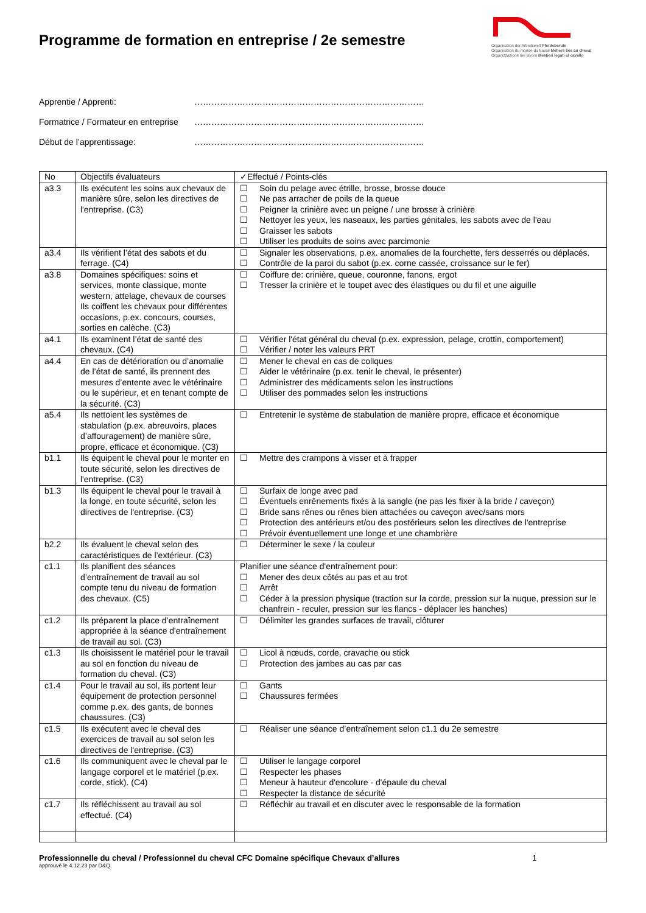Programme de formation en entreprise / 2e semestre
Organisation der Arbeitswelt Pferdeberufe
Organisation du monde du travail Métiers liés au cheval
Organizzazione del lavoro Mestieri legati al cavallo
Apprentie / Apprenti: ………………………………………………………………………
Formatrice / Formateur en entreprise ………………………………………………………………………
Début de l’apprentissage: ………………………………………………………………………
| No | Objectifs évaluateurs | ✓Effectué / Points-clés |
| --- | --- | --- |
| a3.3 | Ils exécutent les soins aux chevaux de manière sûre, selon les directives de l'entreprise. (C3) | ☐ Soin du pelage avec étrille, brosse, brosse douce ☐ Ne pas arracher de poils de la queue ☐ Peigner la crinière avec un peigne / une brosse à crinière ☐ Nettoyer les yeux, les naseaux, les parties génitales, les sabots avec de l'eau ☐ Graisser les sabots ☐ Utiliser les produits de soins avec parcimonie |
| a3.4 | Ils vérifient l’état des sabots et du ferrage. (C4) | ☐ Signaler les observations, p.ex. anomalies de la fourchette, fers desserrés ou déplacés. ☐ Contrôle de la paroi du sabot (p.ex. corne cassée, croissance sur le fer) |
| a3.8 | Domaines spécifiques: soins et services, monte classique, monte western, attelage, chevaux de courses Ils coiffent les chevaux pour différentes occasions, p.ex. concours, courses, sorties en calèche. (C3) | ☐ Coiffure de: crinière, queue, couronne, fanons, ergot ☐ Tresser la crinière et le toupet avec des élastiques ou du fil et une aiguille |
| a4.1 | Ils examinent l’état de santé des chevaux. (C4) | ☐ Vérifier l'état général du cheval (p.ex. expression, pelage, crottin, comportement) ☐ Vérifier / noter les valeurs PRT |
| a4.4 | En cas de détérioration ou d’anomalie de l’état de santé, ils prennent des mesures d’entente avec le vétérinaire ou le supérieur, et en tenant compte de la sécurité. (C3) | ☐ Mener le cheval en cas de coliques ☐ Aider le vétérinaire (p.ex. tenir le cheval, le présenter) ☐ Administrer des médicaments selon les instructions ☐ Utiliser des pommades selon les instructions |
| a5.4 | Ils nettoient les systèmes de stabulation (p.ex. abreuvoirs, places d’affouragement) de manière sûre, propre, efficace et économique. (C3) | ☐ Entretenir le système de stabulation de manière propre, efficace et économique |
| b1.1 | Ils équipent le cheval pour le monter en toute sécurité, selon les directives de l'entreprise. (C3) | ☐ Mettre des crampons à visser et à frapper |
| b1.3 | Ils équipent le cheval pour le travail à la longe, en toute sécurité, selon les directives de l'entreprise. (C3) | ☐ Surfaix de longe avec pad ☐ Éventuels enrênements fixés à la sangle (ne pas les fixer à la bride / caveçon) ☐ Bride sans rênes ou rênes bien attachées ou caveçon avec/sans mors ☐ Protection des antérieurs et/ou des postérieurs selon les directives de l'entreprise ☐ Prévoir éventuellement une longe et une chambrière |
| b2.2 | Ils évaluent le cheval selon des caractéristiques de l’extérieur. (C3) | ☐ Déterminer le sexe / la couleur |
| c1.1 | Ils planifient des séances d’entraînement de travail au sol compte tenu du niveau de formation des chevaux. (C5) | Planifier une séance d'entraînement pour: ☐ Mener des deux côtés au pas et au trot ☐ Arrêt ☐ Céder à la pression physique (traction sur la corde, pression sur la nuque, pression sur le chanfrein - reculer, pression sur les flancs - déplacer les hanches) |
| c1.2 | Ils préparent la place d’entraînement appropriée à la séance d'entraînement de travail au sol. (C3) | ☐ Délimiter les grandes surfaces de travail, clôturer |
| c1.3 | Ils choisissent le matériel pour le travail au sol en fonction du niveau de formation du cheval. (C3) | ☐ Licol à nœuds, corde, cravache ou stick ☐ Protection des jambes au cas par cas |
| c1.4 | Pour le travail au sol, ils portent leur équipement de protection personnel comme p.ex. des gants, de bonnes chaussures. (C3) | ☐ Gants ☐ Chaussures fermées |
| c1.5 | Ils exécutent avec le cheval des exercices de travail au sol selon les directives de l'entreprise. (C3) | ☐ Réaliser une séance d’entraînement selon c1.1 du 2e semestre |
| c1.6 | Ils communiquent avec le cheval par le langage corporel et le matériel (p.ex. corde, stick). (C4) | ☐ Utiliser le langage corporel ☐ Respecter les phases ☐ Meneur à hauteur d'encolure - d'épaule du cheval ☐ Respecter la distance de sécurité |
| c1.7 | Ils réfléchissent au travail au sol effectué. (C4) | ☐ Réfléchir au travail et en discuter avec le responsable de la formation |
Professionnelle du cheval / Professionnel du cheval CFC Domaine spécifique Chevaux d’allures 1
approuvé le 4.12.23 par D&Q